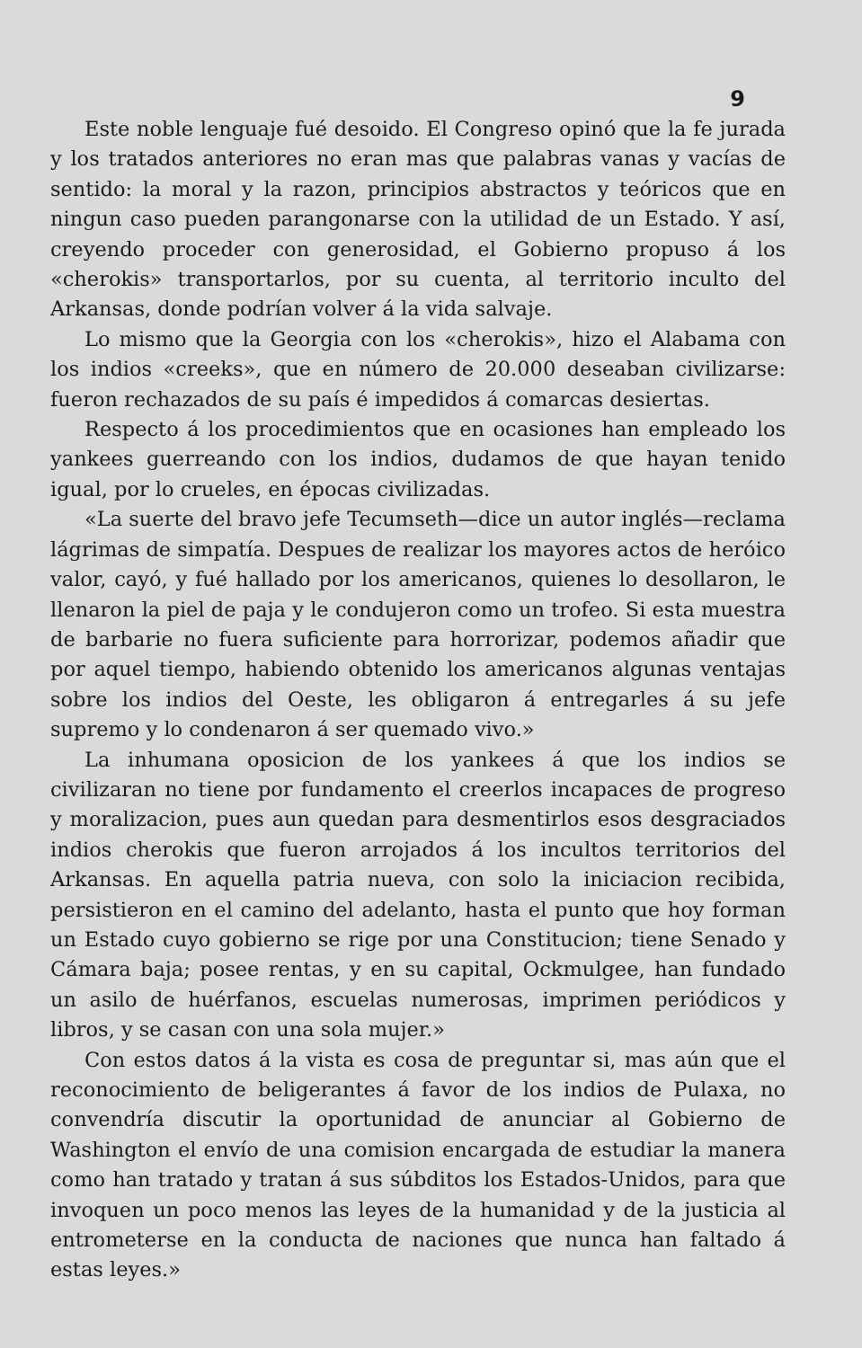9
Este noble lenguaje fué desoido. El Congreso opinó que la fe jurada y los tratados anteriores no eran mas que palabras vanas y vacías de sentido: la moral y la razon, principios abstractos y teóricos que en ningun caso pueden parangonarse con la utilidad de un Estado. Y así, creyendo proceder con generosidad, el Gobierno propuso á los «cherokis» transportarlos, por su cuenta, al territorio inculto del Arkansas, donde podrían volver á la vida salvaje.
Lo mismo que la Georgia con los «cherokis», hizo el Alabama con los indios «creeks», que en número de 20.000 deseaban civilizarse: fueron rechazados de su país é impedidos á comarcas desiertas.
Respecto á los procedimientos que en ocasiones han empleado los yankees guerreando con los indios, dudamos de que hayan tenido igual, por lo crueles, en épocas civilizadas.
«La suerte del bravo jefe Tecumseth—dice un autor inglés—reclama lágrimas de simpatía. Despues de realizar los mayores actos de heróico valor, cayó, y fué hallado por los americanos, quienes lo desollaron, le llenaron la piel de paja y le condujeron como un trofeo. Si esta muestra de barbarie no fuera suficiente para horrorizar, podemos añadir que por aquel tiempo, habiendo obtenido los americanos algunas ventajas sobre los indios del Oeste, les obligaron á entregarles á su jefe supremo y lo condenaron á ser quemado vivo.»
La inhumana oposicion de los yankees á que los indios se civilizaran no tiene por fundamento el creerlos incapaces de progreso y moralizacion, pues aun quedan para desmentirlos esos desgraciados indios cherokis que fueron arrojados á los incultos territorios del Arkansas. En aquella patria nueva, con solo la iniciacion recibida, persistieron en el camino del adelanto, hasta el punto que hoy forman un Estado cuyo gobierno se rige por una Constitucion; tiene Senado y Cámara baja; posee rentas, y en su capital, Ockmulgee, han fundado un asilo de huérfanos, escuelas numerosas, imprimen periódicos y libros, y se casan con una sola mujer.»
Con estos datos á la vista es cosa de preguntar si, mas aún que el reconocimiento de beligerantes á favor de los indios de Pulaxa, no convendría discutir la oportunidad de anunciar al Gobierno de Washington el envío de una comision encargada de estudiar la manera como han tratado y tratan á sus súbditos los Estados-Unidos, para que invoquen un poco menos las leyes de la humanidad y de la justicia al entrometerse en la conducta de naciones que nunca han faltado á estas leyes.»